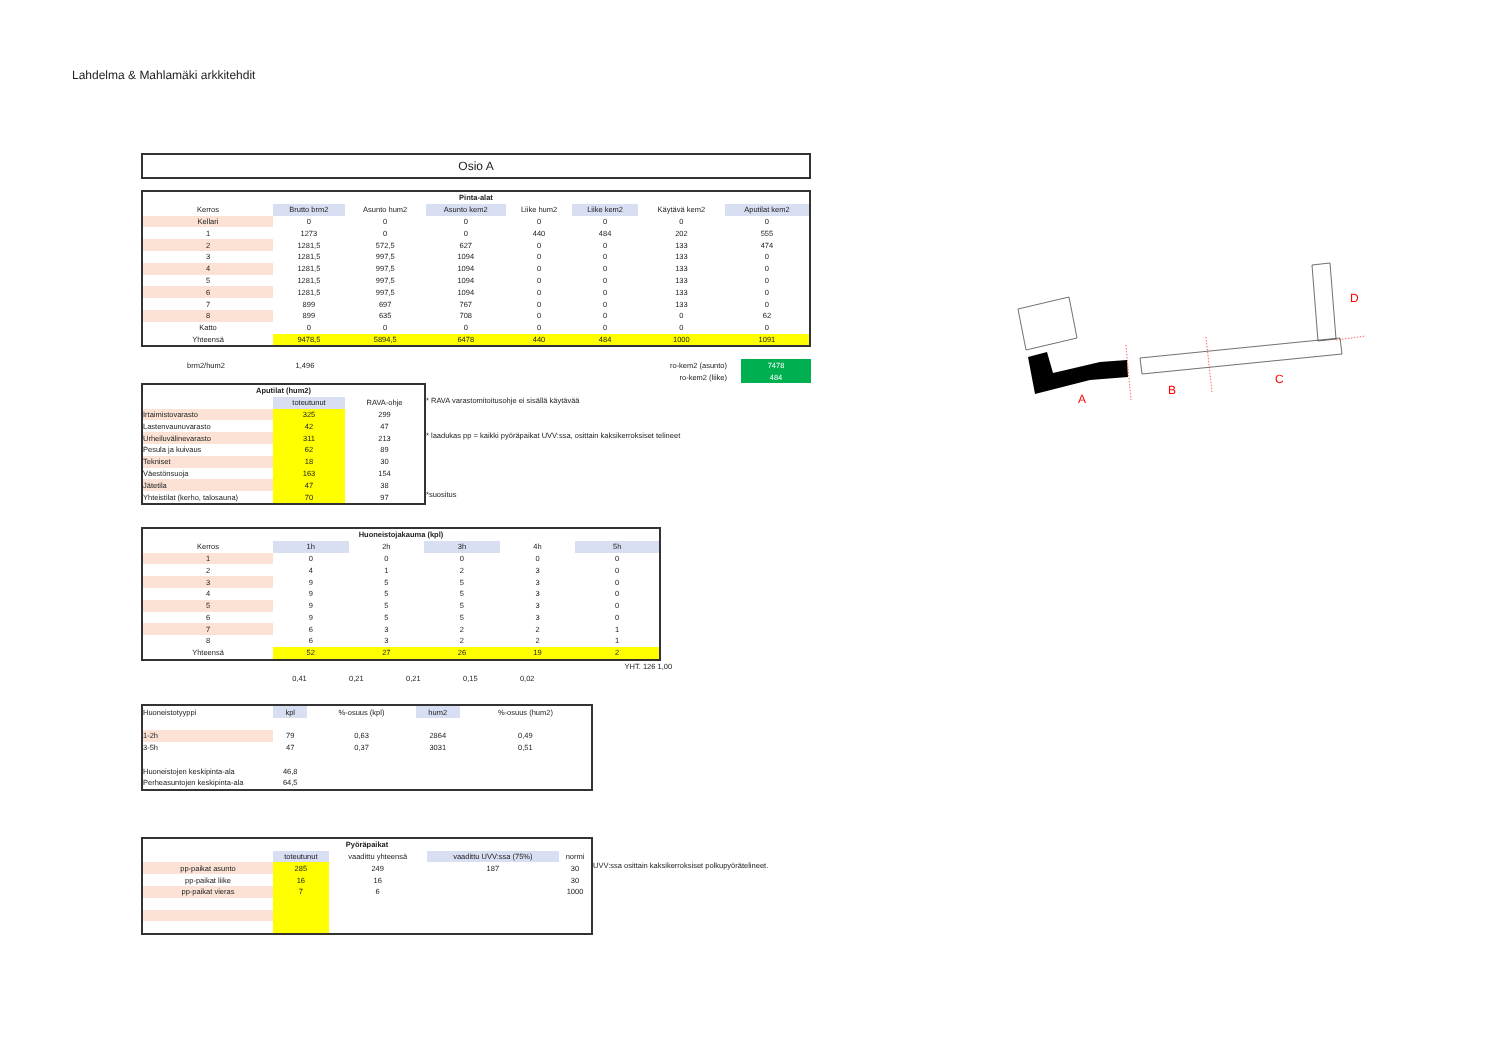Lahdelma & Mahlamäki arkkitehdit
Osio A
| Pinta-alat | | | | | | | |
| --- | --- | --- | --- | --- | --- | --- | --- |
| Kerros | Brutto brm2 | Asunto hum2 | Asunto kem2 | Liike hum2 | Liike kem2 | Käytävä kem2 | Aputilat kem2 |
| Kellari | 0 | 0 | 0 | 0 | 0 | 0 | 0 |
| 1 | 1273 | 0 | 0 | 440 | 484 | 202 | 555 |
| 2 | 1281,5 | 572,5 | 627 | 0 | 0 | 133 | 474 |
| 3 | 1281,5 | 997,5 | 1094 | 0 | 0 | 133 | 0 |
| 4 | 1281,5 | 997,5 | 1094 | 0 | 0 | 133 | 0 |
| 5 | 1281,5 | 997,5 | 1094 | 0 | 0 | 133 | 0 |
| 6 | 1281,5 | 997,5 | 1094 | 0 | 0 | 133 | 0 |
| 7 | 899 | 697 | 767 | 0 | 0 | 133 | 0 |
| 8 | 899 | 635 | 708 | 0 | 0 | 0 | 62 |
| Katto | 0 | 0 | 0 | 0 | 0 | 0 | 0 |
| Yhteensä | 9478,5 | 5894,5 | 6478 | 440 | 484 | 1000 | 1091 |
| brm2/hum2 | 1,496 | | ro-kem2 (asunto) | 7478 |
| | | | ro-kem2 (liike) | 484 |
| / Aputilat (hum2) / / / / --- / --- / --- / / / toteutunut / RAVA-ohje / / Irtaimistovarasto / 325 / 299 / / Lastenvaunuvarasto / 42 / 47 / / Urheiluvälinevarasto / 311 / 213 / / Pesula ja kuivaus / 62 / 89 / / Tekniset / 18 / 30 / / Väestönsuoja / 163 / 154 / / Jätetila / 47 / 38 / / Yhteistilat (kerho, talosauna) / 70 / 97 / | * RAVA varastomitoitusohje ei sisällä käytävää * laadukas pp = kaikki pyöräpaikat UVV:ssa, osittain kaksikerroksiset telineet *suositus |
| Huoneistojakauma (kpl) | | | | | |
| --- | --- | --- | --- | --- | --- |
| Kerros | 1h | 2h | 3h | 4h | 5h |
| 1 | 0 | 0 | 0 | 0 | 0 |
| 2 | 4 | 1 | 2 | 3 | 0 |
| 3 | 9 | 5 | 5 | 3 | 0 |
| 4 | 9 | 5 | 5 | 3 | 0 |
| 5 | 9 | 5 | 5 | 3 | 0 |
| 6 | 9 | 5 | 5 | 3 | 0 |
| 7 | 6 | 3 | 2 | 2 | 1 |
| 8 | 6 | 3 | 2 | 2 | 1 |
| Yhteensä | 52 | 27 | 26 | 19 | 2 |
| | | | | | | YHT. 126 1,00 |
| | 0,41 | 0,21 | 0,21 | 0,15 | 0,02 | |
| Huoneistotyyppi | kpl | %-osuus (kpl) | hum2 | %-osuus (hum2) |
| 1-2h | 79 | 0,63 | 2864 | 0,49 |
| 3-5h | 47 | 0,37 | 3031 | 0,51 |
| Huoneistojen keskipinta-ala | 46,8 | | | |
| Perheasuntojen keskipinta-ala | 64,5 | | | |
| / Pyöräpaikat / / / / / / --- / --- / --- / --- / --- / / / toteutunut / vaadittu yhteensä / vaadittu UVV:ssa (75%) / normi / / pp-paikat asunto / 285 / 249 / 187 / 30 / / pp-paikat liike / 16 / 16 / / 30 / / pp-paikat vieras / 7 / 6 / / 1000 / | UVV:ssa osittain kaksikerroksiset polkupyörätelineet. |
A
B
C
D